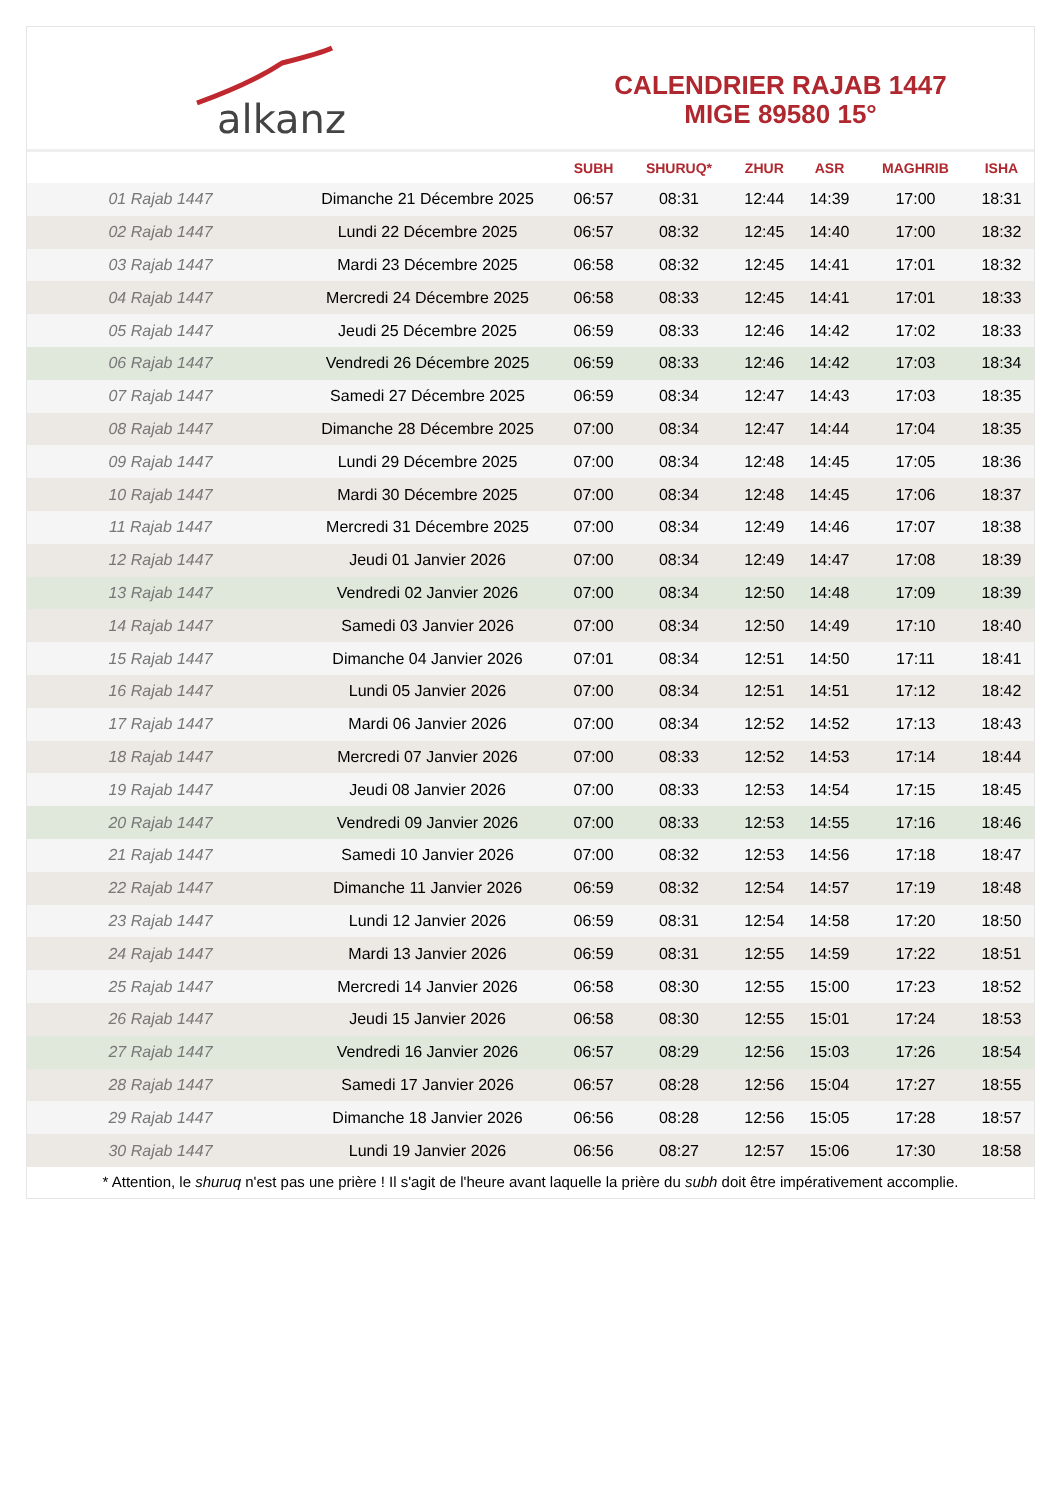alkanz
CALENDRIER RAJAB 1447
MIGE 89580 15°
| | | SUBH | SHURUQ* | ZHUR | ASR | MAGHRIB | ISHA |
| --- | --- | --- | --- | --- | --- | --- | --- |
| 01 Rajab 1447 | Dimanche 21 Décembre 2025 | 06:57 | 08:31 | 12:44 | 14:39 | 17:00 | 18:31 |
| 02 Rajab 1447 | Lundi 22 Décembre 2025 | 06:57 | 08:32 | 12:45 | 14:40 | 17:00 | 18:32 |
| 03 Rajab 1447 | Mardi 23 Décembre 2025 | 06:58 | 08:32 | 12:45 | 14:41 | 17:01 | 18:32 |
| 04 Rajab 1447 | Mercredi 24 Décembre 2025 | 06:58 | 08:33 | 12:45 | 14:41 | 17:01 | 18:33 |
| 05 Rajab 1447 | Jeudi 25 Décembre 2025 | 06:59 | 08:33 | 12:46 | 14:42 | 17:02 | 18:33 |
| 06 Rajab 1447 | Vendredi 26 Décembre 2025 | 06:59 | 08:33 | 12:46 | 14:42 | 17:03 | 18:34 |
| 07 Rajab 1447 | Samedi 27 Décembre 2025 | 06:59 | 08:34 | 12:47 | 14:43 | 17:03 | 18:35 |
| 08 Rajab 1447 | Dimanche 28 Décembre 2025 | 07:00 | 08:34 | 12:47 | 14:44 | 17:04 | 18:35 |
| 09 Rajab 1447 | Lundi 29 Décembre 2025 | 07:00 | 08:34 | 12:48 | 14:45 | 17:05 | 18:36 |
| 10 Rajab 1447 | Mardi 30 Décembre 2025 | 07:00 | 08:34 | 12:48 | 14:45 | 17:06 | 18:37 |
| 11 Rajab 1447 | Mercredi 31 Décembre 2025 | 07:00 | 08:34 | 12:49 | 14:46 | 17:07 | 18:38 |
| 12 Rajab 1447 | Jeudi 01 Janvier 2026 | 07:00 | 08:34 | 12:49 | 14:47 | 17:08 | 18:39 |
| 13 Rajab 1447 | Vendredi 02 Janvier 2026 | 07:00 | 08:34 | 12:50 | 14:48 | 17:09 | 18:39 |
| 14 Rajab 1447 | Samedi 03 Janvier 2026 | 07:00 | 08:34 | 12:50 | 14:49 | 17:10 | 18:40 |
| 15 Rajab 1447 | Dimanche 04 Janvier 2026 | 07:01 | 08:34 | 12:51 | 14:50 | 17:11 | 18:41 |
| 16 Rajab 1447 | Lundi 05 Janvier 2026 | 07:00 | 08:34 | 12:51 | 14:51 | 17:12 | 18:42 |
| 17 Rajab 1447 | Mardi 06 Janvier 2026 | 07:00 | 08:34 | 12:52 | 14:52 | 17:13 | 18:43 |
| 18 Rajab 1447 | Mercredi 07 Janvier 2026 | 07:00 | 08:33 | 12:52 | 14:53 | 17:14 | 18:44 |
| 19 Rajab 1447 | Jeudi 08 Janvier 2026 | 07:00 | 08:33 | 12:53 | 14:54 | 17:15 | 18:45 |
| 20 Rajab 1447 | Vendredi 09 Janvier 2026 | 07:00 | 08:33 | 12:53 | 14:55 | 17:16 | 18:46 |
| 21 Rajab 1447 | Samedi 10 Janvier 2026 | 07:00 | 08:32 | 12:53 | 14:56 | 17:18 | 18:47 |
| 22 Rajab 1447 | Dimanche 11 Janvier 2026 | 06:59 | 08:32 | 12:54 | 14:57 | 17:19 | 18:48 |
| 23 Rajab 1447 | Lundi 12 Janvier 2026 | 06:59 | 08:31 | 12:54 | 14:58 | 17:20 | 18:50 |
| 24 Rajab 1447 | Mardi 13 Janvier 2026 | 06:59 | 08:31 | 12:55 | 14:59 | 17:22 | 18:51 |
| 25 Rajab 1447 | Mercredi 14 Janvier 2026 | 06:58 | 08:30 | 12:55 | 15:00 | 17:23 | 18:52 |
| 26 Rajab 1447 | Jeudi 15 Janvier 2026 | 06:58 | 08:30 | 12:55 | 15:01 | 17:24 | 18:53 |
| 27 Rajab 1447 | Vendredi 16 Janvier 2026 | 06:57 | 08:29 | 12:56 | 15:03 | 17:26 | 18:54 |
| 28 Rajab 1447 | Samedi 17 Janvier 2026 | 06:57 | 08:28 | 12:56 | 15:04 | 17:27 | 18:55 |
| 29 Rajab 1447 | Dimanche 18 Janvier 2026 | 06:56 | 08:28 | 12:56 | 15:05 | 17:28 | 18:57 |
| 30 Rajab 1447 | Lundi 19 Janvier 2026 | 06:56 | 08:27 | 12:57 | 15:06 | 17:30 | 18:58 |
* Attention, le shuruq n'est pas une prière ! Il s'agit de l'heure avant laquelle la prière du subh doit être impérativement accomplie.